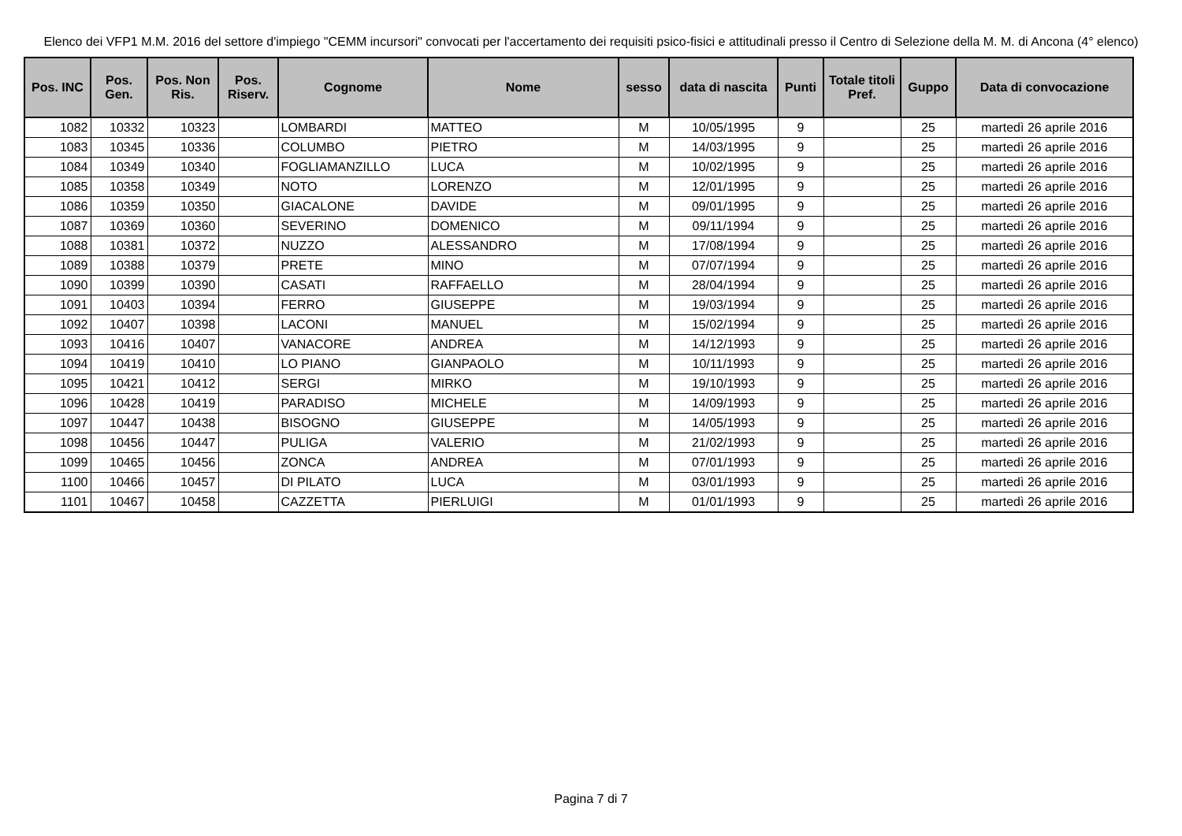Elenco dei VFP1 M.M. 2016 del settore d'impiego "CEMM incursori" convocati per l'accertamento dei requisiti psico-fisici e attitudinali presso il Centro di Selezione della M. M. di Ancona (4° elenco)
| Pos. INC | Pos. Gen. | Pos. Non Ris. | Pos. Riserv. | Cognome | Nome | sesso | data di nascita | Punti | Totale titoli Pref. | Guppo | Data di convocazione |
| --- | --- | --- | --- | --- | --- | --- | --- | --- | --- | --- | --- |
| 1082 | 10332 | 10323 | | LOMBARDI | MATTEO | M | 10/05/1995 | 9 | | 25 | martedì 26 aprile 2016 |
| 1083 | 10345 | 10336 | | COLUMBO | PIETRO | M | 14/03/1995 | 9 | | 25 | martedì 26 aprile 2016 |
| 1084 | 10349 | 10340 | | FOGLIAMANZILLO | LUCA | M | 10/02/1995 | 9 | | 25 | martedì 26 aprile 2016 |
| 1085 | 10358 | 10349 | | NOTO | LORENZO | M | 12/01/1995 | 9 | | 25 | martedì 26 aprile 2016 |
| 1086 | 10359 | 10350 | | GIACALONE | DAVIDE | M | 09/01/1995 | 9 | | 25 | martedì 26 aprile 2016 |
| 1087 | 10369 | 10360 | | SEVERINO | DOMENICO | M | 09/11/1994 | 9 | | 25 | martedì 26 aprile 2016 |
| 1088 | 10381 | 10372 | | NUZZO | ALESSANDRO | M | 17/08/1994 | 9 | | 25 | martedì 26 aprile 2016 |
| 1089 | 10388 | 10379 | | PRETE | MINO | M | 07/07/1994 | 9 | | 25 | martedì 26 aprile 2016 |
| 1090 | 10399 | 10390 | | CASATI | RAFFAELLO | M | 28/04/1994 | 9 | | 25 | martedì 26 aprile 2016 |
| 1091 | 10403 | 10394 | | FERRO | GIUSEPPE | M | 19/03/1994 | 9 | | 25 | martedì 26 aprile 2016 |
| 1092 | 10407 | 10398 | | LACONI | MANUEL | M | 15/02/1994 | 9 | | 25 | martedì 26 aprile 2016 |
| 1093 | 10416 | 10407 | | VANACORE | ANDREA | M | 14/12/1993 | 9 | | 25 | martedì 26 aprile 2016 |
| 1094 | 10419 | 10410 | | LO PIANO | GIANPAOLO | M | 10/11/1993 | 9 | | 25 | martedì 26 aprile 2016 |
| 1095 | 10421 | 10412 | | SERGI | MIRKO | M | 19/10/1993 | 9 | | 25 | martedì 26 aprile 2016 |
| 1096 | 10428 | 10419 | | PARADISO | MICHELE | M | 14/09/1993 | 9 | | 25 | martedì 26 aprile 2016 |
| 1097 | 10447 | 10438 | | BISOGNO | GIUSEPPE | M | 14/05/1993 | 9 | | 25 | martedì 26 aprile 2016 |
| 1098 | 10456 | 10447 | | PULIGA | VALERIO | M | 21/02/1993 | 9 | | 25 | martedì 26 aprile 2016 |
| 1099 | 10465 | 10456 | | ZONCA | ANDREA | M | 07/01/1993 | 9 | | 25 | martedì 26 aprile 2016 |
| 1100 | 10466 | 10457 | | DI PILATO | LUCA | M | 03/01/1993 | 9 | | 25 | martedì 26 aprile 2016 |
| 1101 | 10467 | 10458 | | CAZZETTA | PIERLUIGI | M | 01/01/1993 | 9 | | 25 | martedì 26 aprile 2016 |
Pagina 7 di 7